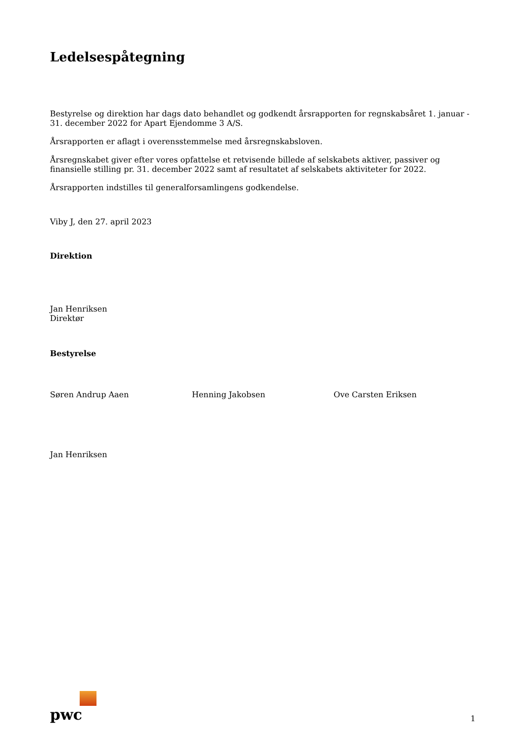Ledelsespåtegning
Bestyrelse og direktion har dags dato behandlet og godkendt årsrapporten for regnskabsåret 1. januar - 31. december 2022 for Apart Ejendomme 3 A/S.
Årsrapporten er aflagt i overensstemmelse med årsregnskabsloven.
Årsregnskabet giver efter vores opfattelse et retvisende billede af selskabets aktiver, passiver og finansielle stilling pr. 31. december 2022 samt af resultatet af selskabets aktiviteter for 2022.
Årsrapporten indstilles til generalforsamlingens godkendelse.
Viby J, den 27. april 2023
Direktion
Jan Henriksen
Direktør
Bestyrelse
Søren Andrup Aaen Henning Jakobsen Ove Carsten Eriksen
Jan Henriksen
pwc
1